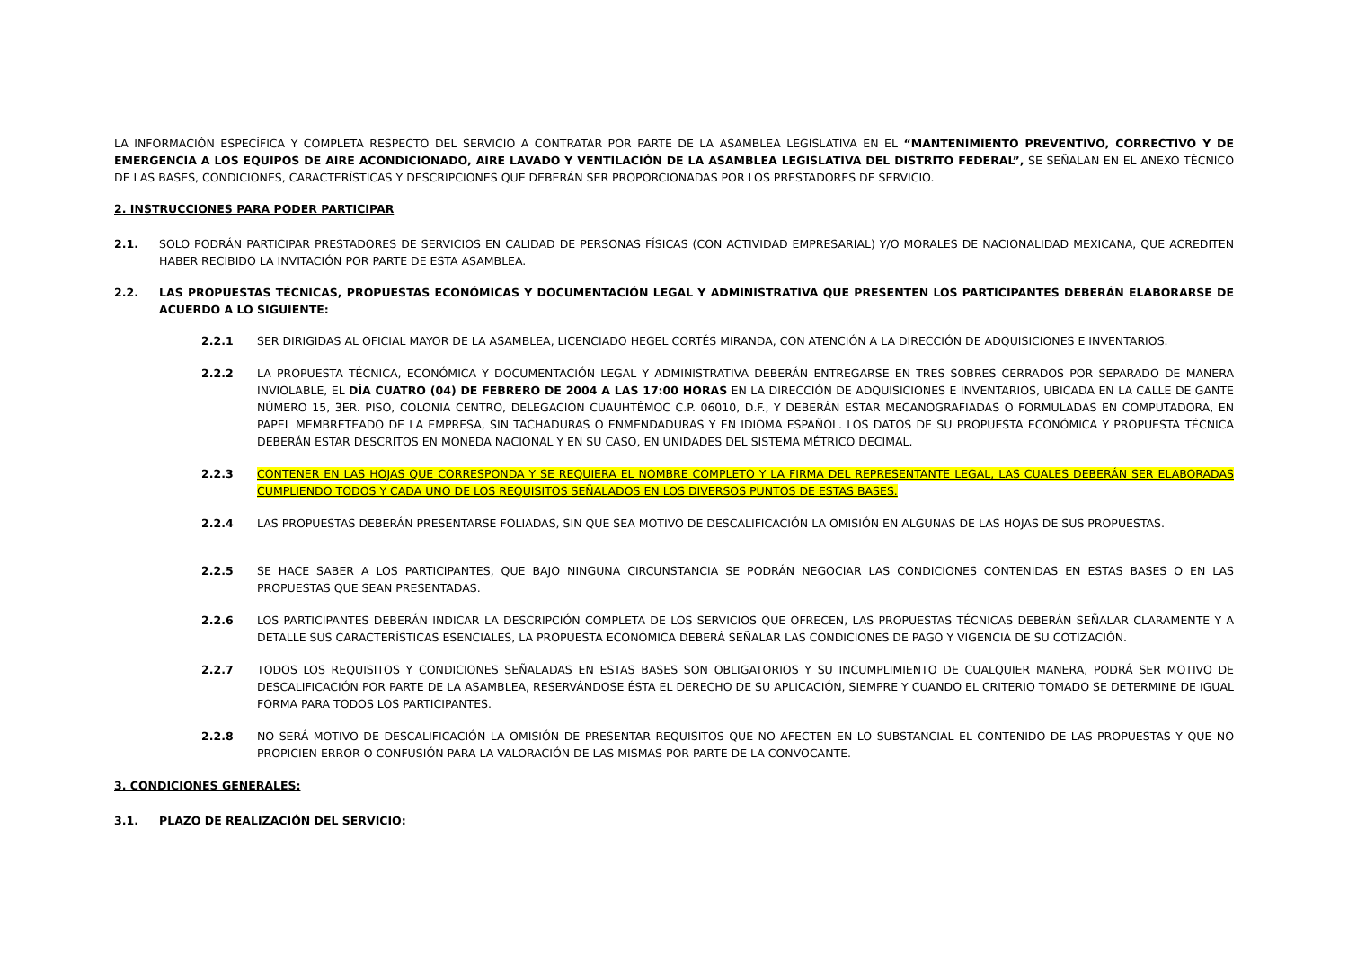LA INFORMACIÓN ESPECÍFICA Y COMPLETA RESPECTO DEL SERVICIO A CONTRATAR POR PARTE DE LA ASAMBLEA LEGISLATIVA EN EL “MANTENIMIENTO PREVENTIVO, CORRECTIVO Y DE EMERGENCIA A LOS EQUIPOS DE AIRE ACONDICIONADO, AIRE LAVADO Y VENTILACIÓN DE LA ASAMBLEA LEGISLATIVA DEL DISTRITO FEDERAL”, SE SEÑALAN EN EL ANEXO TÉCNICO DE LAS BASES, CONDICIONES, CARACTERÍSTICAS Y DESCRIPCIONES QUE DEBERÁN SER PROPORCIONADAS POR LOS PRESTADORES DE SERVICIO.
2. INSTRUCCIONES PARA PODER PARTICIPAR
2.1. SOLO PODRÁN PARTICIPAR PRESTADORES DE SERVICIOS EN CALIDAD DE PERSONAS FÍSICAS (CON ACTIVIDAD EMPRESARIAL) Y/O MORALES DE NACIONALIDAD MEXICANA, QUE ACREDITEN HABER RECIBIDO LA INVITACIÓN POR PARTE DE ESTA ASAMBLEA.
2.2. LAS PROPUESTAS TÉCNICAS, PROPUESTAS ECONÓMICAS Y DOCUMENTACIÓN LEGAL Y ADMINISTRATIVA QUE PRESENTEN LOS PARTICIPANTES DEBERÁN ELABORARSE DE ACUERDO A LO SIGUIENTE:
2.2.1 SER DIRIGIDAS AL OFICIAL MAYOR DE LA ASAMBLEA, LICENCIADO HEGEL CORTÉS MIRANDA, CON ATENCIÓN A LA DIRECCIÓN DE ADQUISICIONES E INVENTARIOS.
2.2.2 LA PROPUESTA TÉCNICA, ECONÓMICA Y DOCUMENTACIÓN LEGAL Y ADMINISTRATIVA DEBERÁN ENTREGARSE EN TRES SOBRES CERRADOS POR SEPARADO DE MANERA INVIOLABLE, EL DÍA CUATRO (04) DE FEBRERO DE 2004 A LAS 17:00 HORAS EN LA DIRECCIÓN DE ADQUISICIONES E INVENTARIOS, UBICADA EN LA CALLE DE GANTE NÚMERO 15, 3ER. PISO, COLONIA CENTRO, DELEGACIÓN CUAUHTÉMOC C.P. 06010, D.F., Y DEBERÁN ESTAR MECANOGRAFIADAS O FORMULADAS EN COMPUTADORA, EN PAPEL MEMBRETEADO DE LA EMPRESA, SIN TACHADURAS O ENMENDADURAS Y EN IDIOMA ESPAÑOL. LOS DATOS DE SU PROPUESTA ECONÓMICA Y PROPUESTA TÉCNICA DEBERÁN ESTAR DESCRITOS EN MONEDA NACIONAL Y EN SU CASO, EN UNIDADES DEL SISTEMA MÉTRICO DECIMAL.
2.2.3 CONTENER EN LAS HOJAS QUE CORRESPONDA Y SE REQUIERA EL NOMBRE COMPLETO Y LA FIRMA DEL REPRESENTANTE LEGAL, LAS CUALES DEBERÁN SER ELABORADAS CUMPLIENDO TODOS Y CADA UNO DE LOS REQUISITOS SEÑALADOS EN LOS DIVERSOS PUNTOS DE ESTAS BASES.
2.2.4 LAS PROPUESTAS DEBERÁN PRESENTARSE FOLIADAS, SIN QUE SEA MOTIVO DE DESCALIFICACIÓN LA OMISIÓN EN ALGUNAS DE LAS HOJAS DE SUS PROPUESTAS.
2.2.5 SE HACE SABER A LOS PARTICIPANTES, QUE BAJO NINGUNA CIRCUNSTANCIA SE PODRÁN NEGOCIAR LAS CONDICIONES CONTENIDAS EN ESTAS BASES O EN LAS PROPUESTAS QUE SEAN PRESENTADAS.
2.2.6 LOS PARTICIPANTES DEBERÁN INDICAR LA DESCRIPCIÓN COMPLETA DE LOS SERVICIOS QUE OFRECEN, LAS PROPUESTAS TÉCNICAS DEBERÁN SEÑALAR CLARAMENTE Y A DETALLE SUS CARACTERÍSTICAS ESENCIALES, LA PROPUESTA ECONÓMICA DEBERÁ SEÑALAR LAS CONDICIONES DE PAGO Y VIGENCIA DE SU COTIZACIÓN.
2.2.7 TODOS LOS REQUISITOS Y CONDICIONES SEÑALADAS EN ESTAS BASES SON OBLIGATORIOS Y SU INCUMPLIMIENTO DE CUALQUIER MANERA, PODRÁ SER MOTIVO DE DESCALIFICACIÓN POR PARTE DE LA ASAMBLEA, RESERVÁNDOSE ÉSTA EL DERECHO DE SU APLICACIÓN, SIEMPRE Y CUANDO EL CRITERIO TOMADO SE DETERMINE DE IGUAL FORMA PARA TODOS LOS PARTICIPANTES.
2.2.8 NO SERÁ MOTIVO DE DESCALIFICACIÓN LA OMISIÓN DE PRESENTAR REQUISITOS QUE NO AFECTEN EN LO SUBSTANCIAL EL CONTENIDO DE LAS PROPUESTAS Y QUE NO PROPICIEN ERROR O CONFUSIÓN PARA LA VALORACIÓN DE LAS MISMAS POR PARTE DE LA CONVOCANTE.
3. CONDICIONES GENERALES:
3.1. PLAZO DE REALIZACIÓN DEL SERVICIO: